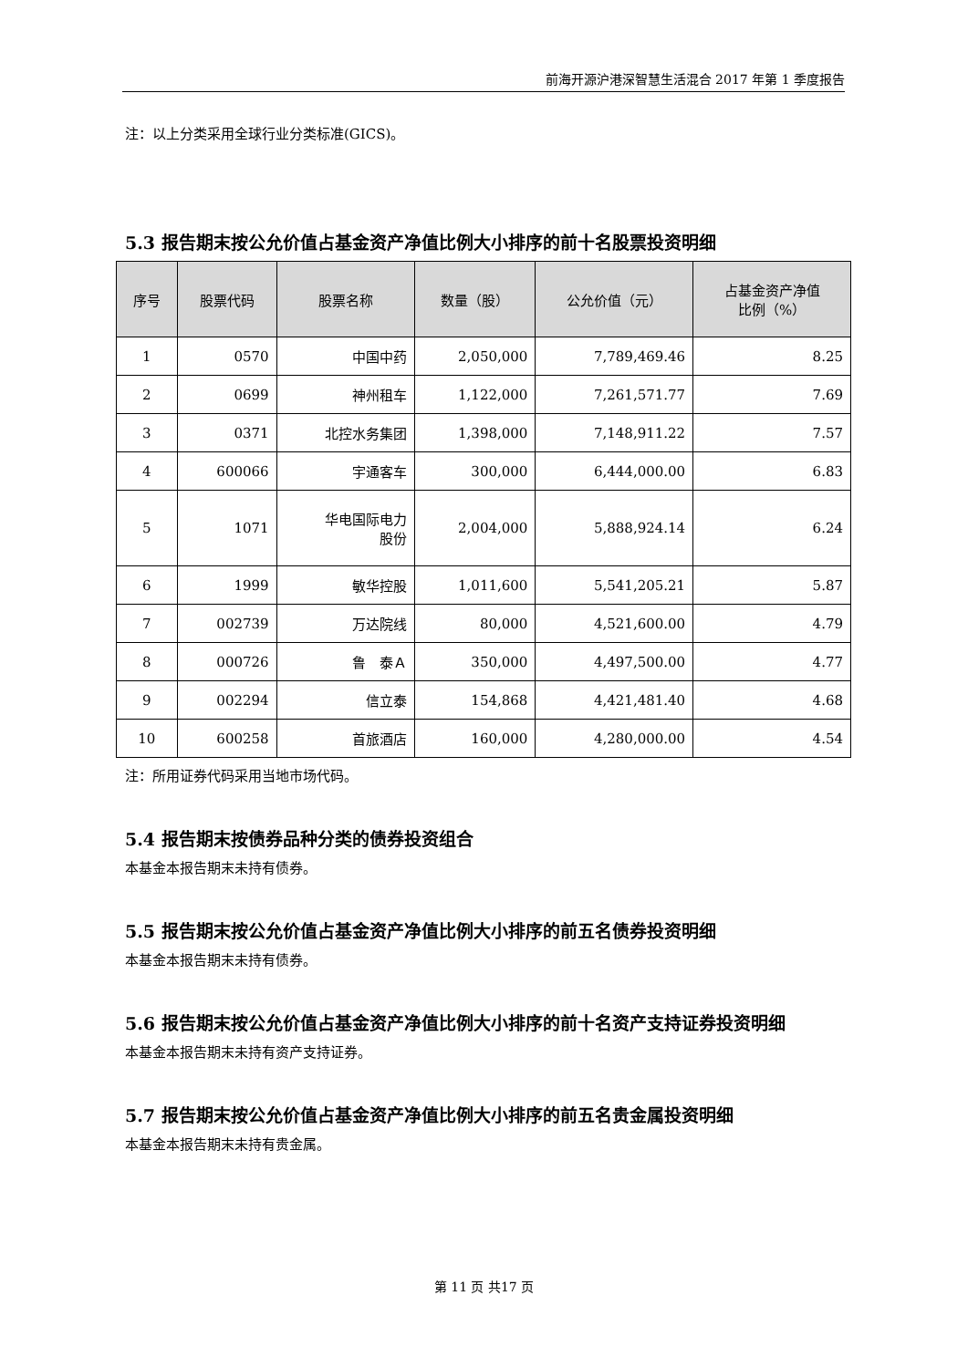前海开源沪港深智慧生活混合 2017 年第 1 季度报告
注：以上分类采用全球行业分类标准(GICS)。
5.3 报告期末按公允价值占基金资产净值比例大小排序的前十名股票投资明细
| 序号 | 股票代码 | 股票名称 | 数量（股） | 公允价值（元） | 占基金资产净值 比例（%） |
| --- | --- | --- | --- | --- | --- |
| 1 | 0570 | 中国中药 | 2,050,000 | 7,789,469.46 | 8.25 |
| 2 | 0699 | 神州租车 | 1,122,000 | 7,261,571.77 | 7.69 |
| 3 | 0371 | 北控水务集团 | 1,398,000 | 7,148,911.22 | 7.57 |
| 4 | 600066 | 宇通客车 | 300,000 | 6,444,000.00 | 6.83 |
| 5 | 1071 | 华电国际电力 股份 | 2,004,000 | 5,888,924.14 | 6.24 |
| 6 | 1999 | 敏华控股 | 1,011,600 | 5,541,205.21 | 5.87 |
| 7 | 002739 | 万达院线 | 80,000 | 4,521,600.00 | 4.79 |
| 8 | 000726 | 鲁 泰Ａ | 350,000 | 4,497,500.00 | 4.77 |
| 9 | 002294 | 信立泰 | 154,868 | 4,421,481.40 | 4.68 |
| 10 | 600258 | 首旅酒店 | 160,000 | 4,280,000.00 | 4.54 |
注：所用证券代码采用当地市场代码。
5.4 报告期末按债券品种分类的债券投资组合
本基金本报告期末未持有债券。
5.5 报告期末按公允价值占基金资产净值比例大小排序的前五名债券投资明细
本基金本报告期末未持有债券。
5.6 报告期末按公允价值占基金资产净值比例大小排序的前十名资产支持证券投资明细
本基金本报告期末未持有资产支持证券。
5.7 报告期末按公允价值占基金资产净值比例大小排序的前五名贵金属投资明细
本基金本报告期末未持有贵金属。
第 11 页 共17 页